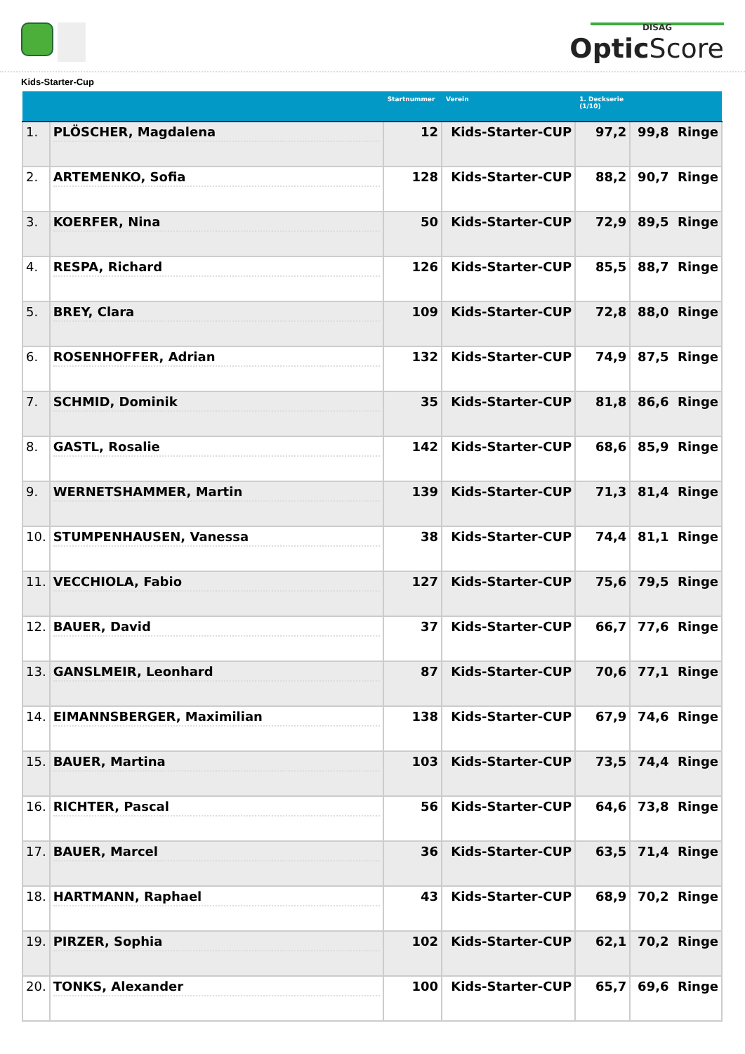DISAG
Optic Score
Kids-Starter-Cup
| | | Startnummer | Verein | 1. Deckserie (1/10) | |
| --- | --- | --- | --- | --- | --- |
| 1. | PLÖSCHER, Magdalena | 12 | Kids-Starter-CUP | 97,2 | 99,8 Ringe |
| 2. | ARTEMENKO, Sofia | 128 | Kids-Starter-CUP | 88,2 | 90,7 Ringe |
| 3. | KOERFER, Nina | 50 | Kids-Starter-CUP | 72,9 | 89,5 Ringe |
| 4. | RESPA, Richard | 126 | Kids-Starter-CUP | 85,5 | 88,7 Ringe |
| 5. | BREY, Clara | 109 | Kids-Starter-CUP | 72,8 | 88,0 Ringe |
| 6. | ROSENHOFFER, Adrian | 132 | Kids-Starter-CUP | 74,9 | 87,5 Ringe |
| 7. | SCHMID, Dominik | 35 | Kids-Starter-CUP | 81,8 | 86,6 Ringe |
| 8. | GASTL, Rosalie | 142 | Kids-Starter-CUP | 68,6 | 85,9 Ringe |
| 9. | WERNETSHAMMER, Martin | 139 | Kids-Starter-CUP | 71,3 | 81,4 Ringe |
| 10. | STUMPENHAUSEN, Vanessa | 38 | Kids-Starter-CUP | 74,4 | 81,1 Ringe |
| 11. | VECCHIOLA, Fabio | 127 | Kids-Starter-CUP | 75,6 | 79,5 Ringe |
| 12. | BAUER, David | 37 | Kids-Starter-CUP | 66,7 | 77,6 Ringe |
| 13. | GANSLMEIR, Leonhard | 87 | Kids-Starter-CUP | 70,6 | 77,1 Ringe |
| 14. | EIMANNSBERGER, Maximilian | 138 | Kids-Starter-CUP | 67,9 | 74,6 Ringe |
| 15. | BAUER, Martina | 103 | Kids-Starter-CUP | 73,5 | 74,4 Ringe |
| 16. | RICHTER, Pascal | 56 | Kids-Starter-CUP | 64,6 | 73,8 Ringe |
| 17. | BAUER, Marcel | 36 | Kids-Starter-CUP | 63,5 | 71,4 Ringe |
| 18. | HARTMANN, Raphael | 43 | Kids-Starter-CUP | 68,9 | 70,2 Ringe |
| 19. | PIRZER, Sophia | 102 | Kids-Starter-CUP | 62,1 | 70,2 Ringe |
| 20. | TONKS, Alexander | 100 | Kids-Starter-CUP | 65,7 | 69,6 Ringe |